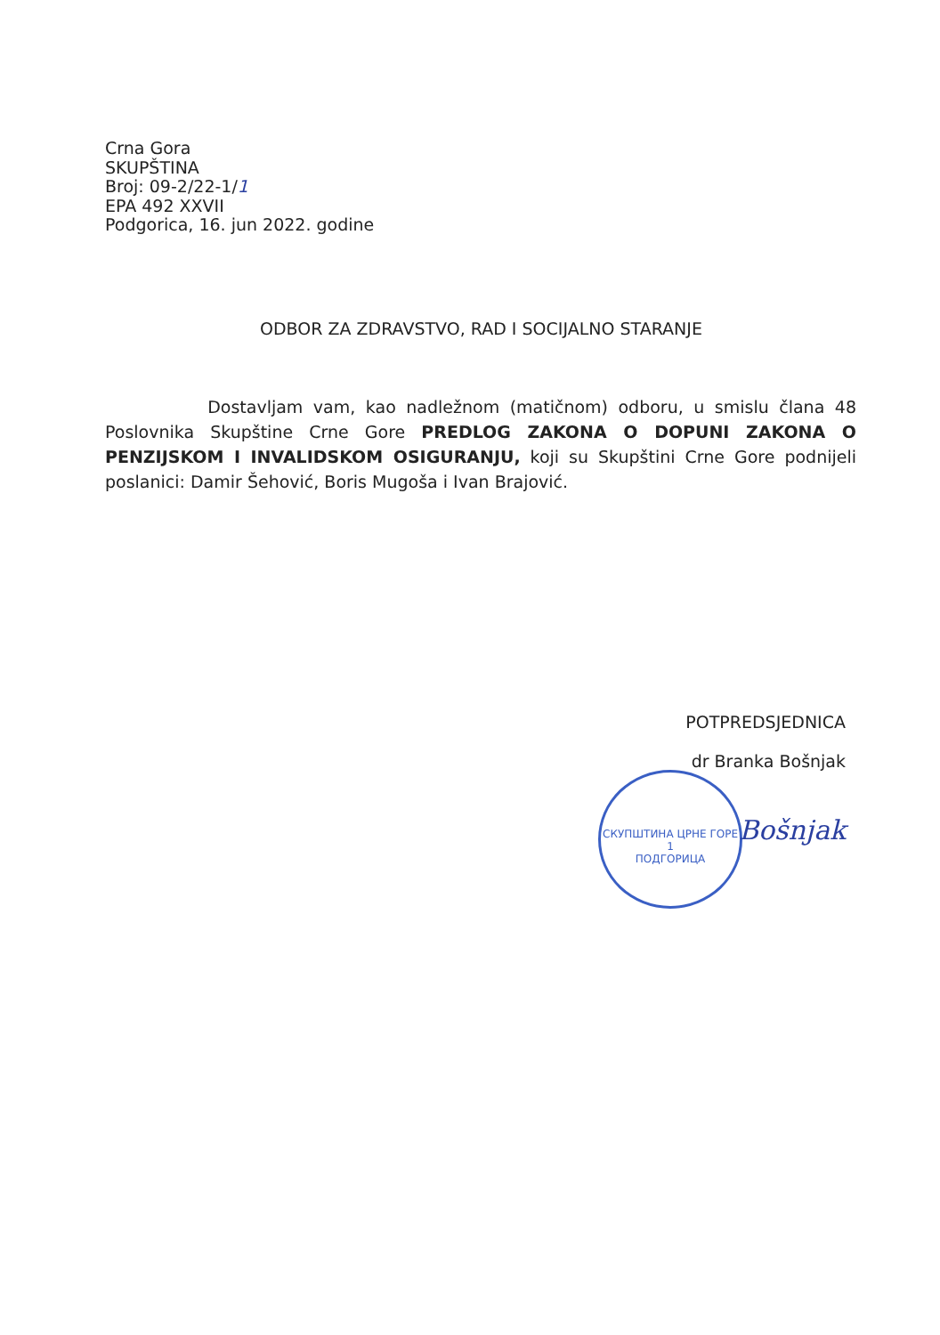Crna Gora
SKUPŠTINA
Broj: 09-2/22-1/1
EPA 492 XXVII
Podgorica, 16. jun 2022. godine
ODBOR ZA ZDRAVSTVO, RAD I SOCIJALNO STARANJE
Dostavljam vam, kao nadležnom (matičnom) odboru, u smislu člana 48 Poslovnika Skupštine Crne Gore PREDLOG ZAKONA O DOPUNI ZAKONA O PENZIJSKOM I INVALIDSKOM OSIGURANJU, koji su Skupštini Crne Gore podnijeli poslanici: Damir Šehović, Boris Mugoša i Ivan Brajović.
POTPREDSJEDNICA
dr Branka Bošnjak
СКУПШТИНА ЦРНЕ ГОРЕ
1
ПОДГОРИЦА
Bošnjak